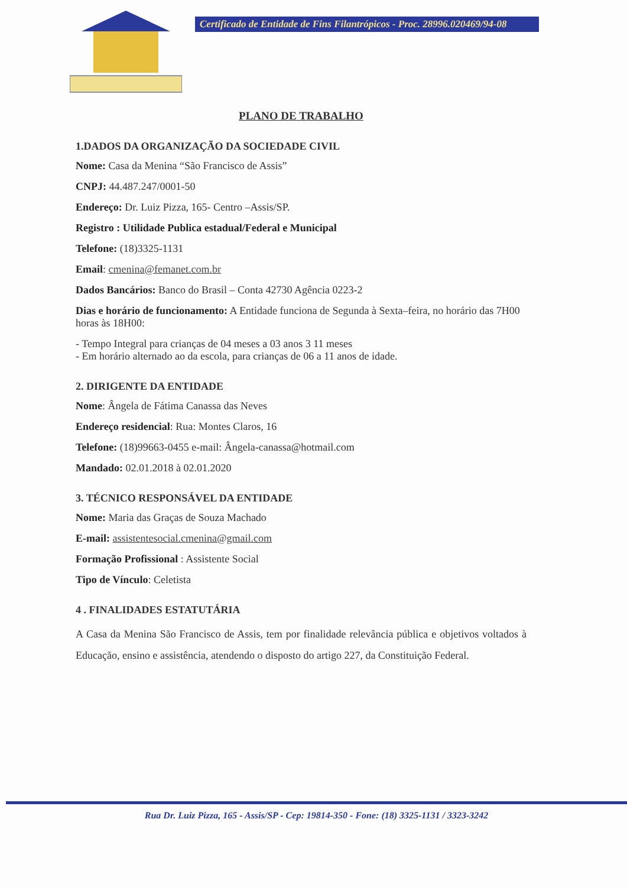Certificado de Entidade de Fins Filantrópicos - Proc. 28996.020469/94-08
PLANO DE TRABALHO
1.DADOS DA ORGANIZAÇÃO DA SOCIEDADE CIVIL
Nome: Casa da Menina “São Francisco de Assis”
CNPJ: 44.487.247/0001-50
Endereço: Dr. Luiz Pizza, 165- Centro –Assis/SP.
Registro : Utilidade Publica estadual/Federal e Municipal
Telefone: (18)3325-1131
Email: cmenina@femanet.com.br
Dados Bancários: Banco do Brasil – Conta 42730 Agência 0223-2
Dias e horário de funcionamento: A Entidade funciona de Segunda à Sexta–feira, no horário das 7H00 horas às 18H00:
- Tempo Integral para crianças de 04 meses a 03 anos 3 11 meses
- Em horário alternado ao da escola, para crianças de 06 a 11 anos de idade.
2. DIRIGENTE DA ENTIDADE
Nome: Ângela de Fátima Canassa das Neves
Endereço residencial: Rua: Montes Claros, 16
Telefone: (18)99663-0455 e-mail: Ângela-canassa@hotmail.com
Mandado: 02.01.2018 à 02.01.2020
3. TÉCNICO RESPONSÁVEL DA ENTIDADE
Nome: Maria das Graças de Souza Machado
E-mail: assistentesocial.cmenina@gmail.com
Formação Profissional : Assistente Social
Tipo de Vínculo: Celetista
4 . FINALIDADES ESTATUTÁRIA
A Casa da Menina São Francisco de Assis, tem por finalidade relevância pública e objetivos voltados à Educação, ensino e assistência, atendendo o disposto do artigo 227, da Constituição Federal.
Rua Dr. Luiz Pizza, 165 - Assis/SP - Cep: 19814-350 - Fone: (18) 3325-1131 / 3323-3242